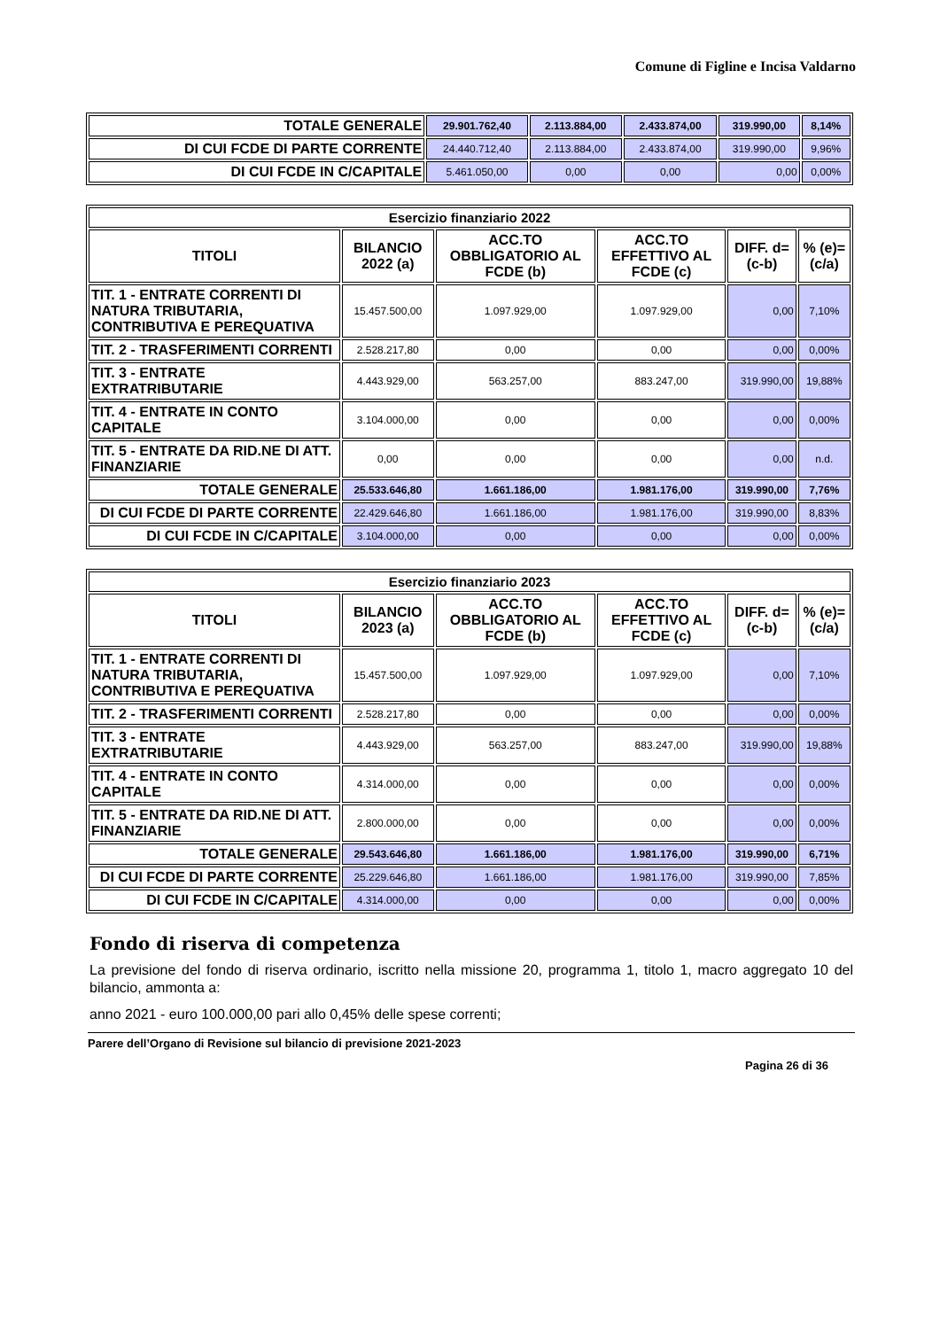Comune di Figline e Incisa Valdarno
| TOTALE GENERALE | 29.901.762,40 | 2.113.884,00 | 2.433.874,00 | 319.990,00 | 8,14% |
| DI CUI FCDE DI PARTE CORRENTE | 24.440.712,40 | 2.113.884,00 | 2.433.874,00 | 319.990,00 | 9,96% |
| DI CUI FCDE IN C/CAPITALE | 5.461.050,00 | 0,00 | 0,00 | 0,00 | 0,00% |
| Esercizio finanziario 2022 | | | | | |
| --- | --- | --- | --- | --- | --- |
| TITOLI | BILANCIO 2022 (a) | ACC.TO OBBLIGATORIO AL FCDE (b) | ACC.TO EFFETTIVO AL FCDE (c) | DIFF. d=(c-b) | % (e)=(c/a) |
| TIT. 1 - ENTRATE CORRENTI DI NATURA TRIBUTARIA, CONTRIBUTIVA E PEREQUATIVA | 15.457.500,00 | 1.097.929,00 | 1.097.929,00 | 0,00 | 7,10% |
| TIT. 2 - TRASFERIMENTI CORRENTI | 2.528.217,80 | 0,00 | 0,00 | 0,00 | 0,00% |
| TIT. 3 - ENTRATE EXTRATRIBUTARIE | 4.443.929,00 | 563.257,00 | 883.247,00 | 319.990,00 | 19,88% |
| TIT. 4 - ENTRATE IN CONTO CAPITALE | 3.104.000,00 | 0,00 | 0,00 | 0,00 | 0,00% |
| TIT. 5 - ENTRATE DA RID.NE DI ATT. FINANZIARIE | 0,00 | 0,00 | 0,00 | 0,00 | n.d. |
| TOTALE GENERALE | 25.533.646,80 | 1.661.186,00 | 1.981.176,00 | 319.990,00 | 7,76% |
| DI CUI FCDE DI PARTE CORRENTE | 22.429.646,80 | 1.661.186,00 | 1.981.176,00 | 319.990,00 | 8,83% |
| DI CUI FCDE IN C/CAPITALE | 3.104.000,00 | 0,00 | 0,00 | 0,00 | 0,00% |
| Esercizio finanziario 2023 | | | | | |
| --- | --- | --- | --- | --- | --- |
| TITOLI | BILANCIO 2023 (a) | ACC.TO OBBLIGATORIO AL FCDE (b) | ACC.TO EFFETTIVO AL FCDE (c) | DIFF. d=(c-b) | % (e)=(c/a) |
| TIT. 1 - ENTRATE CORRENTI DI NATURA TRIBUTARIA, CONTRIBUTIVA E PEREQUATIVA | 15.457.500,00 | 1.097.929,00 | 1.097.929,00 | 0,00 | 7,10% |
| TIT. 2 - TRASFERIMENTI CORRENTI | 2.528.217,80 | 0,00 | 0,00 | 0,00 | 0,00% |
| TIT. 3 - ENTRATE EXTRATRIBUTARIE | 4.443.929,00 | 563.257,00 | 883.247,00 | 319.990,00 | 19,88% |
| TIT. 4 - ENTRATE IN CONTO CAPITALE | 4.314.000,00 | 0,00 | 0,00 | 0,00 | 0,00% |
| TIT. 5 - ENTRATE DA RID.NE DI ATT. FINANZIARIE | 2.800.000,00 | 0,00 | 0,00 | 0,00 | 0,00% |
| TOTALE GENERALE | 29.543.646,80 | 1.661.186,00 | 1.981.176,00 | 319.990,00 | 6,71% |
| DI CUI FCDE DI PARTE CORRENTE | 25.229.646,80 | 1.661.186,00 | 1.981.176,00 | 319.990,00 | 7,85% |
| DI CUI FCDE IN C/CAPITALE | 4.314.000,00 | 0,00 | 0,00 | 0,00 | 0,00% |
Fondo di riserva di competenza
La previsione del fondo di riserva ordinario, iscritto nella missione 20, programma 1, titolo 1, macro aggregato 10 del bilancio, ammonta a:
anno 2021 - euro 100.000,00 pari allo 0,45% delle spese correnti;
Parere dell’Organo di Revisione sul bilancio di previsione 2021-2023
Pagina 26 di 36